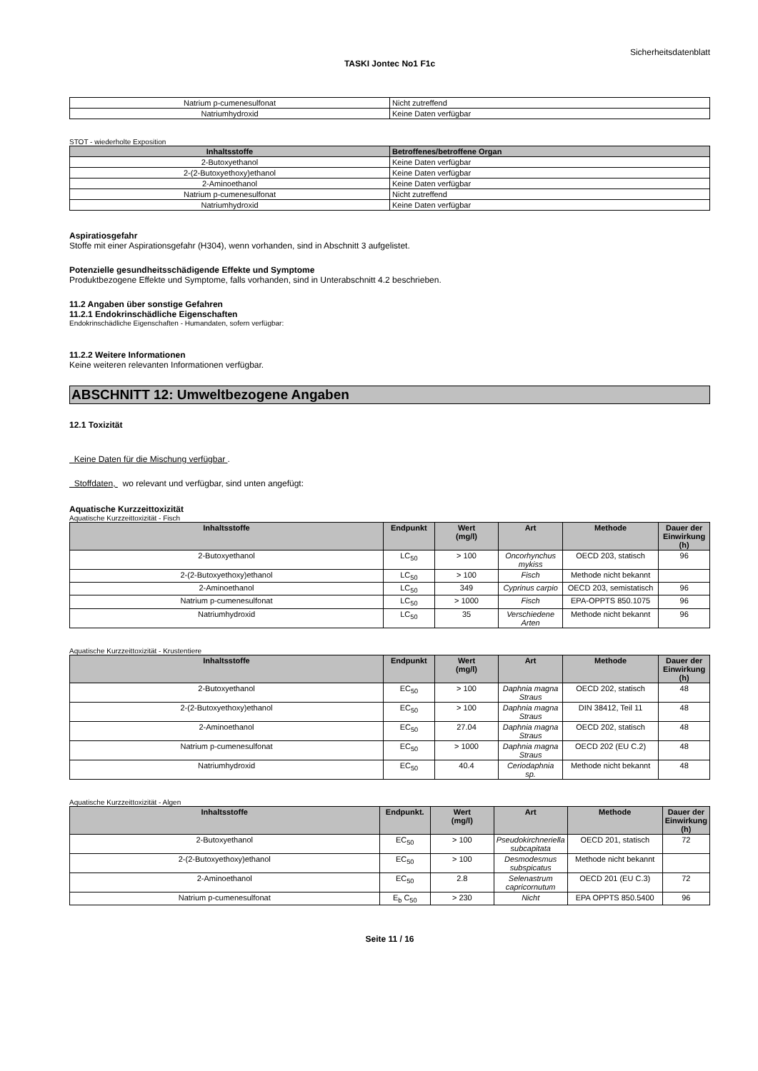Sicherheitsdatenblatt
TASKI Jontec No1 F1c
| Natrium p-cumenesulfonat | Nicht zutreffend |
| Natriumhydroxid | Keine Daten verfügbar |
STOT - wiederholte Exposition
| Inhaltsstoffe | Betroffenes/betroffene Organ |
| --- | --- |
| 2-Butoxyethanol | Keine Daten verfügbar |
| 2-(2-Butoxyethoxy)ethanol | Keine Daten verfügbar |
| 2-Aminoethanol | Keine Daten verfügbar |
| Natrium p-cumenesulfonat | Nicht zutreffend |
| Natriumhydroxid | Keine Daten verfügbar |
Aspiratiosgefahr
Stoffe mit einer Aspirationsgefahr (H304), wenn vorhanden, sind in Abschnitt 3 aufgelistet.
Potenzielle gesundheitsschädigende Effekte und Symptome
Produktbezogene Effekte und Symptome, falls vorhanden, sind in Unterabschnitt 4.2 beschrieben.
11.2 Angaben über sonstige Gefahren
11.2.1 Endokrinschädliche Eigenschaften
Endokrinschädliche Eigenschaften - Humandaten, sofern verfügbar:
11.2.2 Weitere Informationen
Keine weiteren relevanten Informationen verfügbar.
ABSCHNITT 12: Umweltbezogene Angaben
12.1 Toxizität
Keine Daten für die Mischung verfügbar .
Stoffdaten, wo relevant und verfügbar, sind unten angefügt:
Aquatische Kurzzeittoxizität
Aquatische Kurzzeittoxizität - Fisch
| Inhaltsstoffe | Endpunkt | Wert (mg/l) | Art | Methode | Dauer der Einwirkung (h) |
| --- | --- | --- | --- | --- | --- |
| 2-Butoxyethanol | LC<sub>50</sub> | > 100 | Oncorhynchus mykiss | OECD 203, statisch | 96 |
| 2-(2-Butoxyethoxy)ethanol | LC<sub>50</sub> | > 100 | Fisch | Methode nicht bekannt | |
| 2-Aminoethanol | LC<sub>50</sub> | 349 | Cyprinus carpio | OECD 203, semistatisch | 96 |
| Natrium p-cumenesulfonat | LC<sub>50</sub> | > 1000 | Fisch | EPA-OPPTS 850.1075 | 96 |
| Natriumhydroxid | LC<sub>50</sub> | 35 | Verschiedene Arten | Methode nicht bekannt | 96 |
Aquatische Kurzzeittoxizität - Krustentiere
| Inhaltsstoffe | Endpunkt | Wert (mg/l) | Art | Methode | Dauer der Einwirkung (h) |
| --- | --- | --- | --- | --- | --- |
| 2-Butoxyethanol | EC<sub>50</sub> | > 100 | Daphnia magna Straus | OECD 202, statisch | 48 |
| 2-(2-Butoxyethoxy)ethanol | EC<sub>50</sub> | > 100 | Daphnia magna Straus | DIN 38412, Teil 11 | 48 |
| 2-Aminoethanol | EC<sub>50</sub> | 27.04 | Daphnia magna Straus | OECD 202, statisch | 48 |
| Natrium p-cumenesulfonat | EC<sub>50</sub> | > 1000 | Daphnia magna Straus | OECD 202 (EU C.2) | 48 |
| Natriumhydroxid | EC<sub>50</sub> | 40.4 | Ceriodaphnia sp. | Methode nicht bekannt | 48 |
Aquatische Kurzzeittoxizität - Algen
| Inhaltsstoffe | Endpunkt. | Wert (mg/l) | Art | Methode | Dauer der Einwirkung (h) |
| --- | --- | --- | --- | --- | --- |
| 2-Butoxyethanol | EC<sub>50</sub> | > 100 | Pseudokirchneriella subcapitata | OECD 201, statisch | 72 |
| 2-(2-Butoxyethoxy)ethanol | EC<sub>50</sub> | > 100 | Desmodesmus subspicatus | Methode nicht bekannt | |
| 2-Aminoethanol | EC<sub>50</sub> | 2.8 | Selenastrum capricornutum | OECD 201 (EU C.3) | 72 |
| Natrium p-cumenesulfonat | E<sub>b</sub> C<sub>50</sub> | > 230 | Nicht | EPA OPPTS 850.5400 | 96 |
Seite 11 / 16